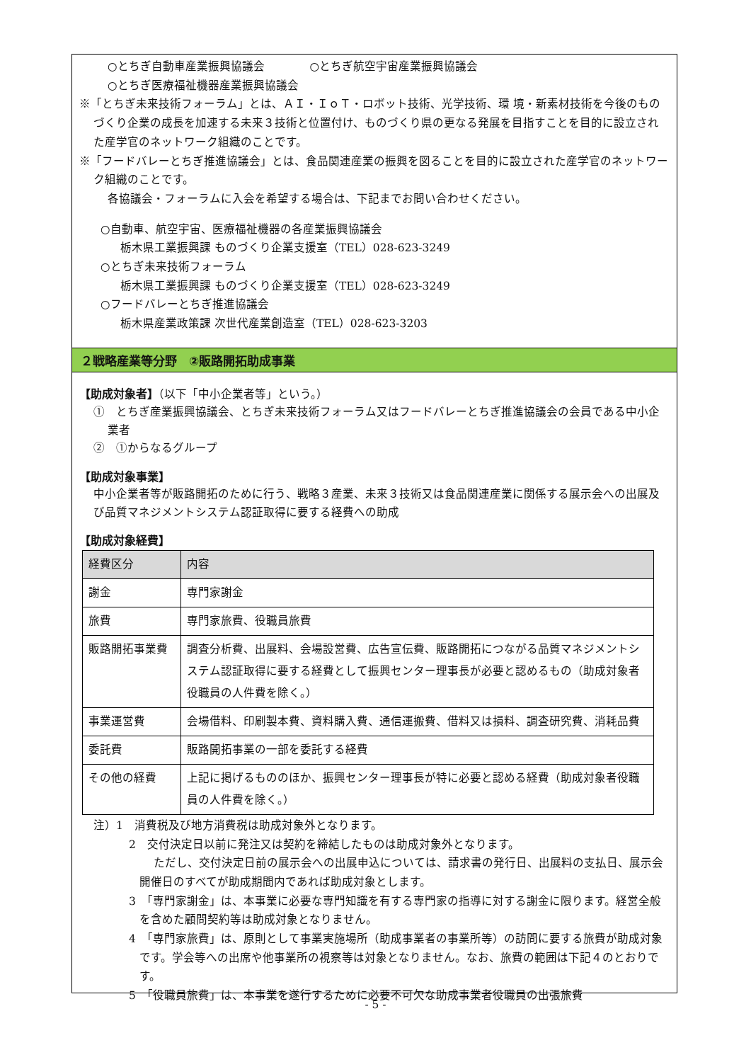○とちぎ自動車産業振興協議会　　　　○とちぎ航空宇宙産業振興協議会
○とちぎ医療福祉機器産業振興協議会
※「とちぎ未来技術フォーラム」とは、ＡＩ・ＩｏＴ・ロボット技術、光学技術、環 境・新素材技術を今後のものづくり企業の成長を加速する未来３技術と位置付け、ものづくり県の更なる発展を目指すことを目的に設立された産学官のネットワーク組織のことです。
※「フードバレーとちぎ推進協議会」とは、食品関連産業の振興を図ることを目的に設立された産学官のネットワーク組織のことです。
各協議会・フォーラムに入会を希望する場合は、下記までお問い合わせください。
○自動車、航空宇宙、医療福祉機器の各産業振興協議会
栃木県工業振興課 ものづくり企業支援室（TEL）028-623-3249
○とちぎ未来技術フォーラム
栃木県工業振興課 ものづくり企業支援室（TEL）028-623-3249
○フードバレーとちぎ推進協議会
栃木県産業政策課 次世代産業創造室（TEL）028-623-3203
２戦略産業等分野　②販路開拓助成事業
【助成対象者】（以下「中小企業者等」という。）
①　とちぎ産業振興協議会、とちぎ未来技術フォーラム又はフードバレーとちぎ推進協議会の会員である中小企業者
②　①からなるグループ
【助成対象事業】
中小企業者等が販路開拓のために行う、戦略３産業、未来３技術又は食品関連産業に関係する展示会への出展及び品質マネジメントシステム認証取得に要する経費への助成
【助成対象経費】
| 経費区分 | 内容 |
| --- | --- |
| 謝金 | 専門家謝金 |
| 旅費 | 専門家旅費、役職員旅費 |
| 販路開拓事業費 | 調査分析費、出展料、会場設営費、広告宣伝費、販路開拓につながる品質マネジメントシステム認証取得に要する経費として振興センター理事長が必要と認めるもの（助成対象者役職員の人件費を除く。） |
| 事業運営費 | 会場借料、印刷製本費、資料購入費、通信運搬費、借料又は損料、調査研究費、消耗品費 |
| 委託費 | 販路開拓事業の一部を委託する経費 |
| その他の経費 | 上記に掲げるもののほか、振興センター理事長が特に必要と認める経費（助成対象者役職員の人件費を除く。） |
注）1　消費税及び地方消費税は助成対象外となります。
2　交付決定日以前に発注又は契約を締結したものは助成対象外となります。
ただし、交付決定日前の展示会への出展申込については、請求書の発行日、出展料の支払日、展示会開催日のすべてが助成期間内であれば助成対象とします。
3　「専門家謝金」は、本事業に必要な専門知識を有する専門家の指導に対する謝金に限ります。経営全般を含めた顧問契約等は助成対象となりません。
4　「専門家旅費」は、原則として事業実施場所（助成事業者の事業所等）の訪問に要する旅費が助成対象です。学会等への出席や他事業所の視察等は対象となりません。なお、旅費の範囲は下記４のとおりです。
5　「役職員旅費」は、本事業を遂行するために必要不可欠な助成事業者役職員の出張旅費
- 5 -